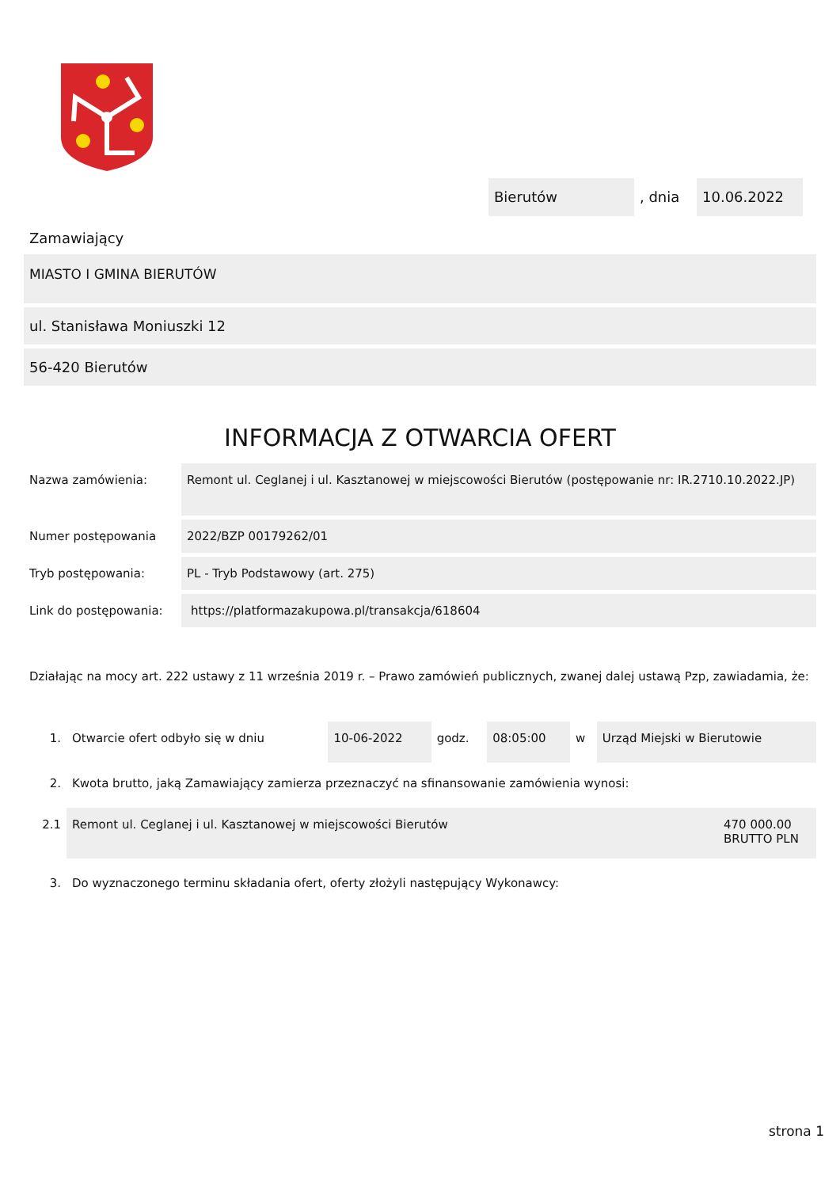Bierutów , dnia 10.06.2022
Zamawiający
MIASTO I GMINA BIERUTÓW
ul. Stanisława Moniuszki 12
56-420 Bierutów
INFORMACJA Z OTWARCIA OFERT
| Nazwa zamówienia: | Remont ul. Ceglanej i ul. Kasztanowej w miejscowości Bierutów (postępowanie nr: IR.2710.10.2022.JP) |
| Numer postępowania | 2022/BZP 00179262/01 |
| Tryb postępowania: | PL - Tryb Podstawowy (art. 275) |
| Link do postępowania: | https://platformazakupowa.pl/transakcja/618604 |
Działając na mocy art. 222 ustawy z 11 września 2019 r. – Prawo zamówień publicznych, zwanej dalej ustawą Pzp, zawiadamia, że:
| 1. | Otwarcie ofert odbyło się w dniu | 10-06-2022 | godz. | 08:05:00 | w | Urząd Miejski w Bierutowie |
| 2. | Kwota brutto, jaką Zamawiający zamierza przeznaczyć na sfinansowanie zamówienia wynosi: | | | | | |
| 2.1 | Remont ul. Ceglanej i ul. Kasztanowej w miejscowości Bierutów | 470 000.00 BRUTTO PLN |
| 3. | Do wyznaczonego terminu składania ofert, oferty złożyli następujący Wykonawcy: |
strona 1